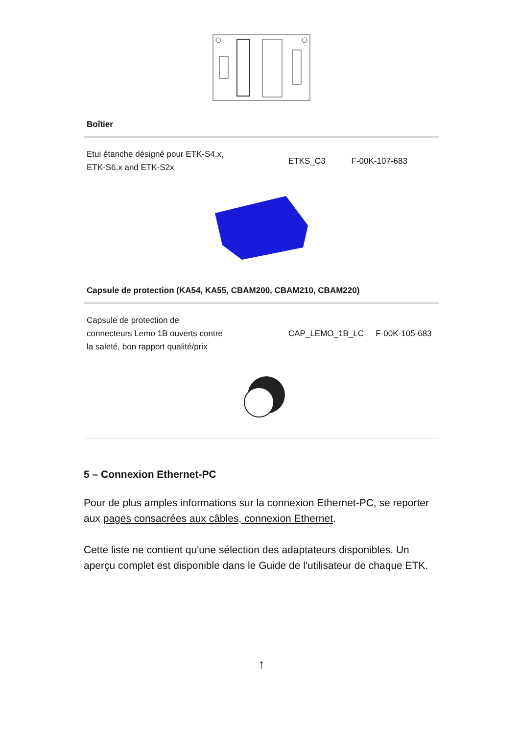| Boîtier | | |
| --- | --- | --- |
| Etui étanche désigné pour ETK-S4.x, ETK-S6.x and ETK-S2x | ETKS_C3 | F-00K-107-683 |
| Capsule de protection (KA54, KA55, CBAM200, CBAM210, CBAM220) | | |
| --- | --- | --- |
| Capsule de protection de connecteurs Lemo 1B ouverts contre la saleté, bon rapport qualité/prix | CAP_LEMO_1B_LC | F-00K-105-683 |
5 – Connexion Ethernet-PC
Pour de plus amples informations sur la connexion Ethernet-PC, se reporter aux pages consacrées aux câbles, connexion Ethernet.
Cette liste ne contient qu'une sélection des adaptateurs disponibles. Un aperçu complet est disponible dans le Guide de l'utilisateur de chaque ETK.
↑